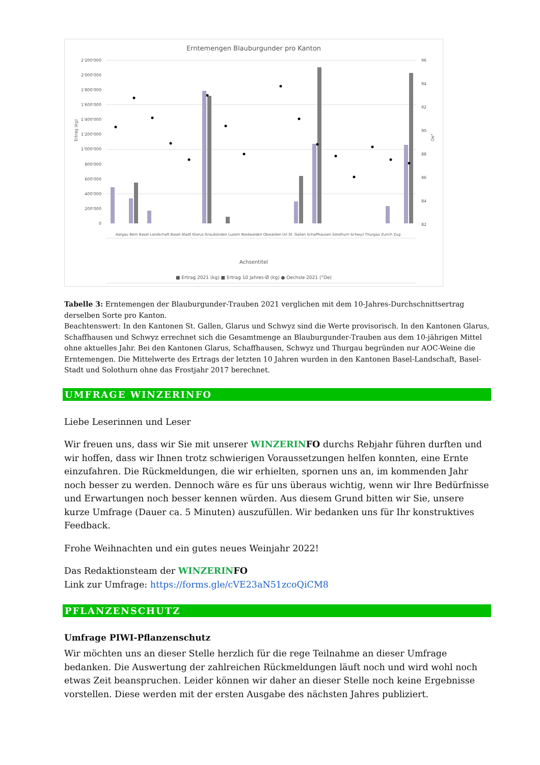Erntemengen Blauburgunder pro Kanton
2'200'000
2'000'000
1'800'000
1'600'000
1'400'000
1'200'000
1'000'000
800'000
600'000
400'000
200'000
0
96
94
92
90
88
86
84
82
Ertrag (kg)
Oe°
Achsentitel
■ Ertrag 2021 (kg) ■ Ertrag 10 Jahres-Ø (kg) ● Oechsle 2021 (°Oe)
Aargau Bern Basel-Landschaft Basel-Stadt Glarus Graubünden Luzern Niedwalden Obwalden Uri St. Gallen Schaffhausen Solothurn Schwyz Thurgau Zurich Zug
Tabelle 3: Erntemengen der Blauburgunder-Trauben 2021 verglichen mit dem 10-Jahres-Durchschnittsertrag derselben Sorte pro Kanton.
Beachtenswert: In den Kantonen St. Gallen, Glarus und Schwyz sind die Werte provisorisch. In den Kantonen Glarus, Schaffhausen und Schwyz errechnet sich die Gesamtmenge an Blauburgunder-Trauben aus dem 10-jährigen Mittel ohne aktuelles Jahr. Bei den Kantonen Glarus, Schaffhausen, Schwyz und Thurgau begründen nur AOC-Weine die Erntemengen. Die Mittelwerte des Ertrags der letzten 10 Jahren wurden in den Kantonen Basel-Landschaft, Basel-Stadt und Solothurn ohne das Frostjahr 2017 berechnet.
UMFRAGE WINZERINFO
Liebe Leserinnen und Leser
Wir freuen uns, dass wir Sie mit unserer WINZERIN FO durchs Rebjahr führen durften und wir hoffen, dass wir Ihnen trotz schwierigen Voraussetzungen helfen konnten, eine Ernte einzufahren. Die Rückmeldungen, die wir erhielten, spornen uns an, im kommenden Jahr noch besser zu werden. Dennoch wäre es für uns überaus wichtig, wenn wir Ihre Bedürfnisse und Erwartungen noch besser kennen würden. Aus diesem Grund bitten wir Sie, unsere kurze Umfrage (Dauer ca. 5 Minuten) auszufüllen. Wir bedanken uns für Ihr konstruktives Feedback.
Frohe Weihnachten und ein gutes neues Weinjahr 2022!
Das Redaktionsteam der WINZERIN FO
Link zur Umfrage: https://forms.gle/cVE23aN51zcoQiCM8
PFLANZENSCHUTZ
Umfrage PIWI-Pflanzenschutz
Wir möchten uns an dieser Stelle herzlich für die rege Teilnahme an dieser Umfrage bedanken. Die Auswertung der zahlreichen Rückmeldungen läuft noch und wird wohl noch etwas Zeit beanspruchen. Leider können wir daher an dieser Stelle noch keine Ergebnisse vorstellen. Diese werden mit der ersten Ausgabe des nächsten Jahres publiziert.